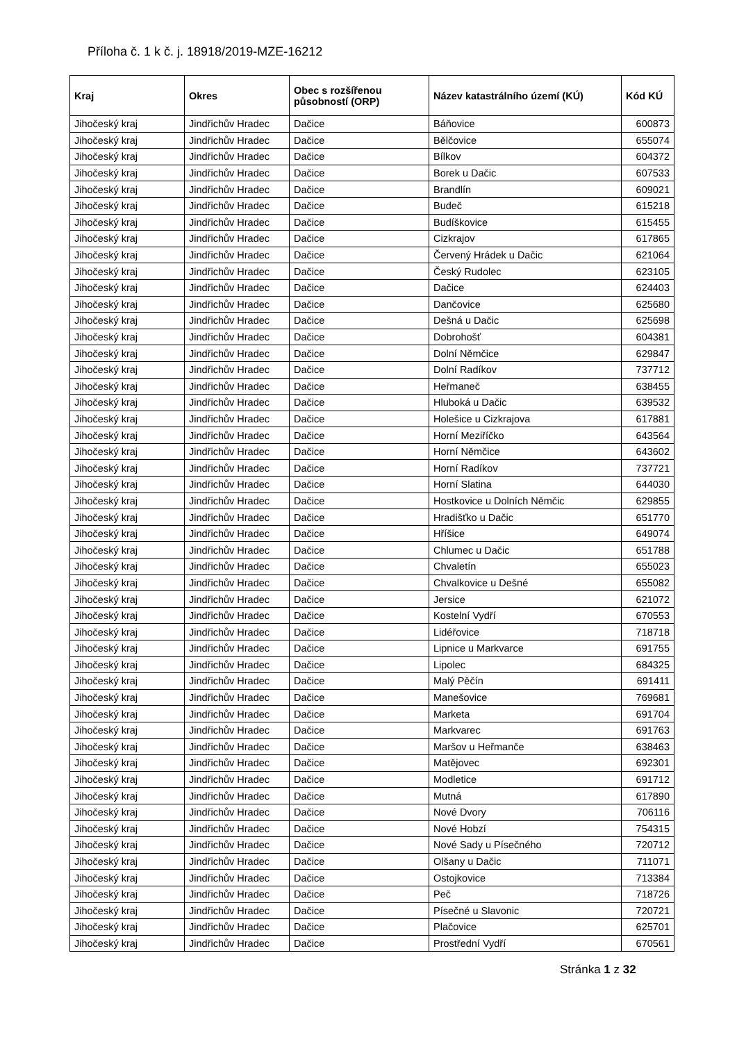Příloha č. 1 k č. j. 18918/2019-MZE-16212
| Kraj | Okres | Obec s rozšířenou působností (ORP) | Název katastrálního území (KÚ) | Kód KÚ |
| --- | --- | --- | --- | --- |
| Jihočeský kraj | Jindřichův Hradec | Dačice | Báňovice | 600873 |
| Jihočeský kraj | Jindřichův Hradec | Dačice | Bělčovice | 655074 |
| Jihočeský kraj | Jindřichův Hradec | Dačice | Bílkov | 604372 |
| Jihočeský kraj | Jindřichův Hradec | Dačice | Borek u Dačic | 607533 |
| Jihočeský kraj | Jindřichův Hradec | Dačice | Brandlín | 609021 |
| Jihočeský kraj | Jindřichův Hradec | Dačice | Budeč | 615218 |
| Jihočeský kraj | Jindřichův Hradec | Dačice | Budíškovice | 615455 |
| Jihočeský kraj | Jindřichův Hradec | Dačice | Cizkrajov | 617865 |
| Jihočeský kraj | Jindřichův Hradec | Dačice | Červený Hrádek u Dačic | 621064 |
| Jihočeský kraj | Jindřichův Hradec | Dačice | Český Rudolec | 623105 |
| Jihočeský kraj | Jindřichův Hradec | Dačice | Dačice | 624403 |
| Jihočeský kraj | Jindřichův Hradec | Dačice | Dančovice | 625680 |
| Jihočeský kraj | Jindřichův Hradec | Dačice | Dešná u Dačic | 625698 |
| Jihočeský kraj | Jindřichův Hradec | Dačice | Dobrohošť | 604381 |
| Jihočeský kraj | Jindřichův Hradec | Dačice | Dolní Němčice | 629847 |
| Jihočeský kraj | Jindřichův Hradec | Dačice | Dolní Radíkov | 737712 |
| Jihočeský kraj | Jindřichův Hradec | Dačice | Heřmaneč | 638455 |
| Jihočeský kraj | Jindřichův Hradec | Dačice | Hluboká u Dačic | 639532 |
| Jihočeský kraj | Jindřichův Hradec | Dačice | Holešice u Cizkrajova | 617881 |
| Jihočeský kraj | Jindřichův Hradec | Dačice | Horní Meziříčko | 643564 |
| Jihočeský kraj | Jindřichův Hradec | Dačice | Horní Němčice | 643602 |
| Jihočeský kraj | Jindřichův Hradec | Dačice | Horní Radíkov | 737721 |
| Jihočeský kraj | Jindřichův Hradec | Dačice | Horní Slatina | 644030 |
| Jihočeský kraj | Jindřichův Hradec | Dačice | Hostkovice u Dolních Němčic | 629855 |
| Jihočeský kraj | Jindřichův Hradec | Dačice | Hradišťko u Dačic | 651770 |
| Jihočeský kraj | Jindřichův Hradec | Dačice | Hříšice | 649074 |
| Jihočeský kraj | Jindřichův Hradec | Dačice | Chlumec u Dačic | 651788 |
| Jihočeský kraj | Jindřichův Hradec | Dačice | Chvaletín | 655023 |
| Jihočeský kraj | Jindřichův Hradec | Dačice | Chvalkovice u Dešné | 655082 |
| Jihočeský kraj | Jindřichův Hradec | Dačice | Jersice | 621072 |
| Jihočeský kraj | Jindřichův Hradec | Dačice | Kostelní Vydří | 670553 |
| Jihočeský kraj | Jindřichův Hradec | Dačice | Lidéřovice | 718718 |
| Jihočeský kraj | Jindřichův Hradec | Dačice | Lipnice u Markvarce | 691755 |
| Jihočeský kraj | Jindřichův Hradec | Dačice | Lipolec | 684325 |
| Jihočeský kraj | Jindřichův Hradec | Dačice | Malý Pěčín | 691411 |
| Jihočeský kraj | Jindřichův Hradec | Dačice | Manešovice | 769681 |
| Jihočeský kraj | Jindřichův Hradec | Dačice | Marketa | 691704 |
| Jihočeský kraj | Jindřichův Hradec | Dačice | Markvarec | 691763 |
| Jihočeský kraj | Jindřichův Hradec | Dačice | Maršov u Heřmanče | 638463 |
| Jihočeský kraj | Jindřichův Hradec | Dačice | Matějovec | 692301 |
| Jihočeský kraj | Jindřichův Hradec | Dačice | Modletice | 691712 |
| Jihočeský kraj | Jindřichův Hradec | Dačice | Mutná | 617890 |
| Jihočeský kraj | Jindřichův Hradec | Dačice | Nové Dvory | 706116 |
| Jihočeský kraj | Jindřichův Hradec | Dačice | Nové Hobzí | 754315 |
| Jihočeský kraj | Jindřichův Hradec | Dačice | Nové Sady u Písečného | 720712 |
| Jihočeský kraj | Jindřichův Hradec | Dačice | Olšany u Dačic | 711071 |
| Jihočeský kraj | Jindřichův Hradec | Dačice | Ostojkovice | 713384 |
| Jihočeský kraj | Jindřichův Hradec | Dačice | Peč | 718726 |
| Jihočeský kraj | Jindřichův Hradec | Dačice | Písečné u Slavonic | 720721 |
| Jihočeský kraj | Jindřichův Hradec | Dačice | Plačovice | 625701 |
| Jihočeský kraj | Jindřichův Hradec | Dačice | Prostřední Vydří | 670561 |
Stránka 1 z 32